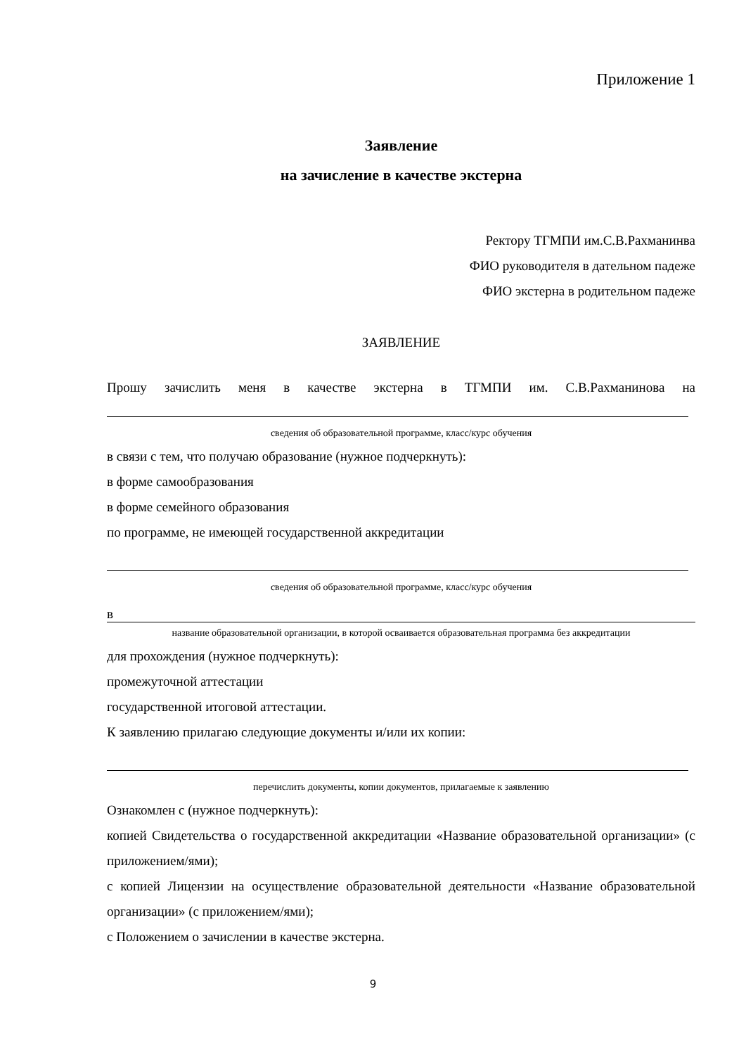Приложение 1
Заявление
на зачисление в качестве экстерна
Ректору ТГМПИ им.С.В.Рахманинва
ФИО руководителя в дательном падеже
ФИО экстерна в родительном падеже
ЗАЯВЛЕНИЕ
Прошу зачислить меня в качестве экстерна в ТГМПИ им. С.В.Рахманинова на
сведения об образовательной программе, класс/курс обучения
в связи с тем, что получаю образование (нужное подчеркнуть):
в форме самообразования
в форме семейного образования
по программе, не имеющей государственной аккредитации
сведения об образовательной программе, класс/курс обучения
в
название образовательной организации, в которой осваивается образовательная программа без аккредитации
для прохождения (нужное подчеркнуть):
промежуточной аттестации
государственной итоговой аттестации.
К заявлению прилагаю следующие документы и/или их копии:
перечислить документы, копии документов, прилагаемые к заявлению
Ознакомлен с (нужное подчеркнуть):
копией Свидетельства о государственной аккредитации «Название образовательной организации» (с приложением/ями);
с копией Лицензии на осуществление образовательной деятельности «Название образовательной организации» (с приложением/ями);
с Положением о зачислении в качестве экстерна.
9